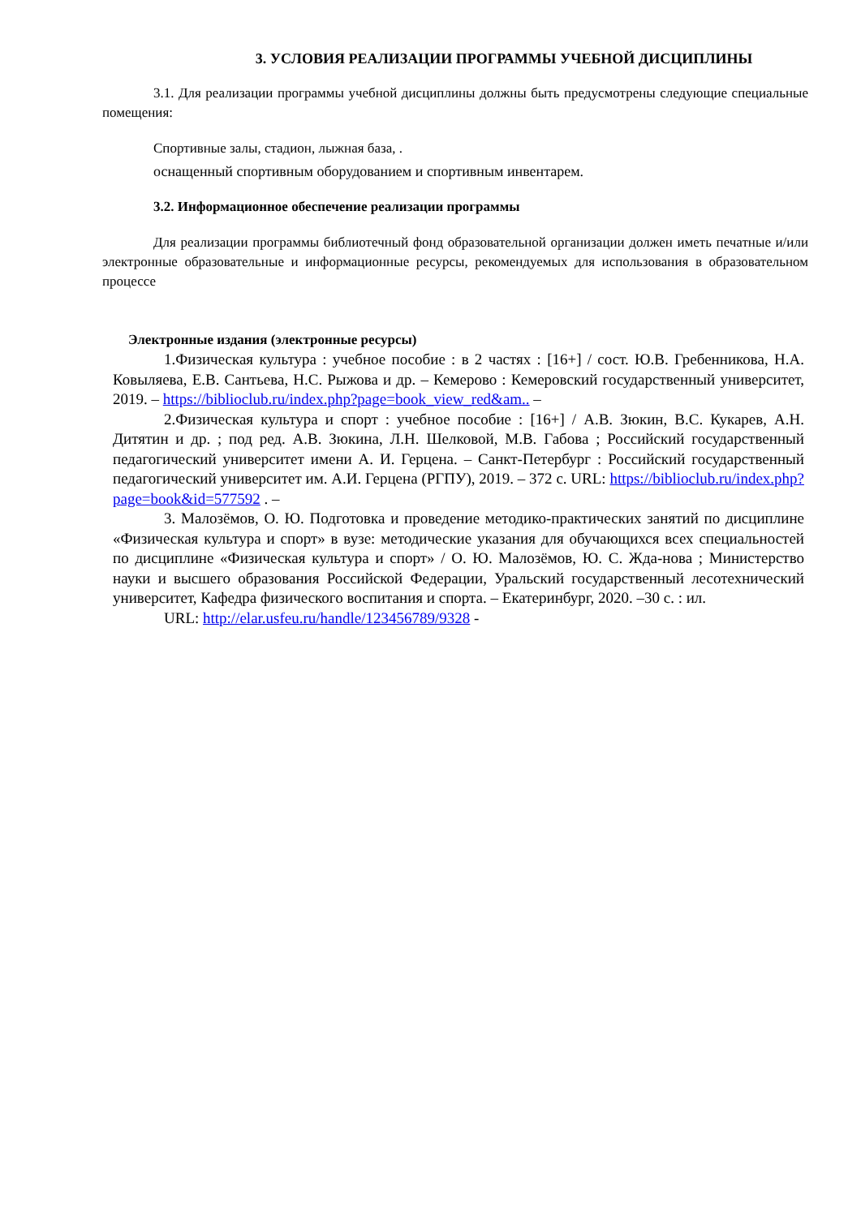3. УСЛОВИЯ РЕАЛИЗАЦИИ ПРОГРАММЫ УЧЕБНОЙ ДИСЦИПЛИНЫ
3.1. Для реализации программы учебной дисциплины должны быть предусмотрены следующие специальные помещения:
Спортивные залы, стадион, лыжная база, .
оснащенный спортивным оборудованием и спортивным инвентарем.
3.2. Информационное обеспечение реализации программы
Для реализации программы библиотечный фонд образовательной организации должен иметь печатные и/или электронные образовательные и информационные ресурсы, рекомендуемых для использования в образовательном процессе
Электронные издания (электронные ресурсы)
1.Физическая культура : учебное пособие : в 2 частях : [16+] / сост. Ю.В. Гребенникова, Н.А. Ковыляева, Е.В. Сантьева, Н.С. Рыжова и др. – Кемерово : Кемеровский государственный университет, 2019. – https://biblioclub.ru/index.php?page=book_view_red&am.. –
2.Физическая культура и спорт : учебное пособие : [16+] / А.В. Зюкин, В.С. Кукарев, А.Н. Дитятин и др. ; под ред. А.В. Зюкина, Л.Н. Шелковой, М.В. Габова ; Российский государственный педагогический университет имени А. И. Герцена. – Санкт-Петербург : Российский государственный педагогический университет им. А.И. Герцена (РГПУ), 2019. – 372 с. URL: https://biblioclub.ru/index.php?page=book&id=577592 . –
3. Малозёмов, О. Ю. Подготовка и проведение методико-практических занятий по дисциплине «Физическая культура и спорт» в вузе: методические указания для обучающихся всех специальностей по дисциплине «Физическая культура и спорт» / О. Ю. Малозёмов, Ю. С. Жда-нова ; Министерство науки и высшего образования Российской Федерации, Уральский государственный лесотехнический университет, Кафедра физического воспитания и спорта. – Екатеринбург, 2020. –30 с. : ил.
URL: http://elar.usfeu.ru/handle/123456789/9328 -